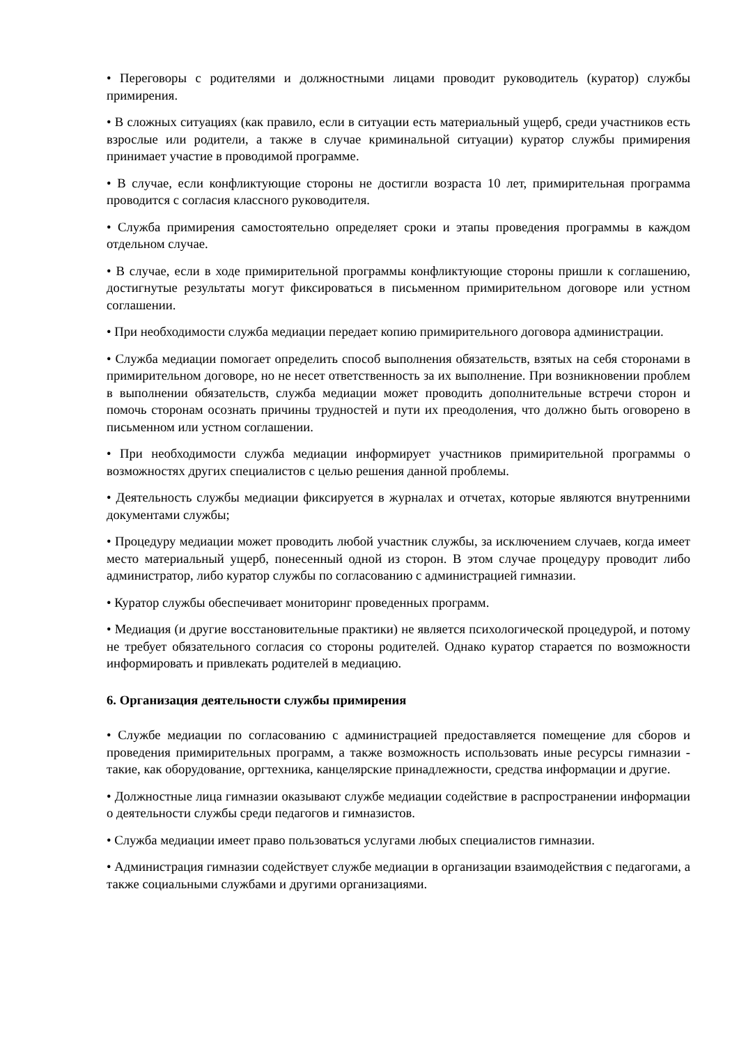• Переговоры с родителями и должностными лицами проводит руководитель (куратор) службы примирения.
• В сложных ситуациях (как правило, если в ситуации есть материальный ущерб, среди участников есть взрослые или родители, а также в случае криминальной ситуации) куратор службы примирения принимает участие в проводимой программе.
• В случае, если конфликтующие стороны не достигли возраста 10 лет, примирительная программа проводится с согласия классного руководителя.
• Служба примирения самостоятельно определяет сроки и этапы проведения программы в каждом отдельном случае.
• В случае, если в ходе примирительной программы конфликтующие стороны пришли к соглашению, достигнутые результаты могут фиксироваться в письменном примирительном договоре или устном соглашении.
• При необходимости служба медиации передает копию примирительного договора администрации.
• Служба медиации помогает определить способ выполнения обязательств, взятых на себя сторонами в примирительном договоре, но не несет ответственность за их выполнение. При возникновении проблем в выполнении обязательств, служба медиации может проводить дополнительные встречи сторон и помочь сторонам осознать причины трудностей и пути их преодоления, что должно быть оговорено в письменном или устном соглашении.
• При необходимости служба медиации информирует участников примирительной программы о возможностях других специалистов с целью решения данной проблемы.
• Деятельность службы медиации фиксируется в журналах и отчетах, которые являются внутренними документами службы;
• Процедуру медиации может проводить любой участник службы, за исключением случаев, когда имеет место материальный ущерб, понесенный одной из сторон. В этом случае процедуру проводит либо администратор, либо куратор службы по согласованию с администрацией гимназии.
• Куратор службы обеспечивает мониторинг проведенных программ.
• Медиация (и другие восстановительные практики) не является психологической процедурой, и потому не требует обязательного согласия со стороны родителей. Однако куратор старается по возможности информировать и привлекать родителей в медиацию.
6. Организация деятельности службы примирения
• Службе медиации по согласованию с администрацией предоставляется помещение для сборов и проведения примирительных программ, а также возможность использовать иные ресурсы гимназии - такие, как оборудование, оргтехника, канцелярские принадлежности, средства информации и другие.
• Должностные лица гимназии оказывают службе медиации содействие в распространении информации о деятельности службы среди педагогов и гимназистов.
• Служба медиации имеет право пользоваться услугами любых специалистов гимназии.
• Администрация гимназии содействует службе медиации в организации взаимодействия с педагогами, а также социальными службами и другими организациями.